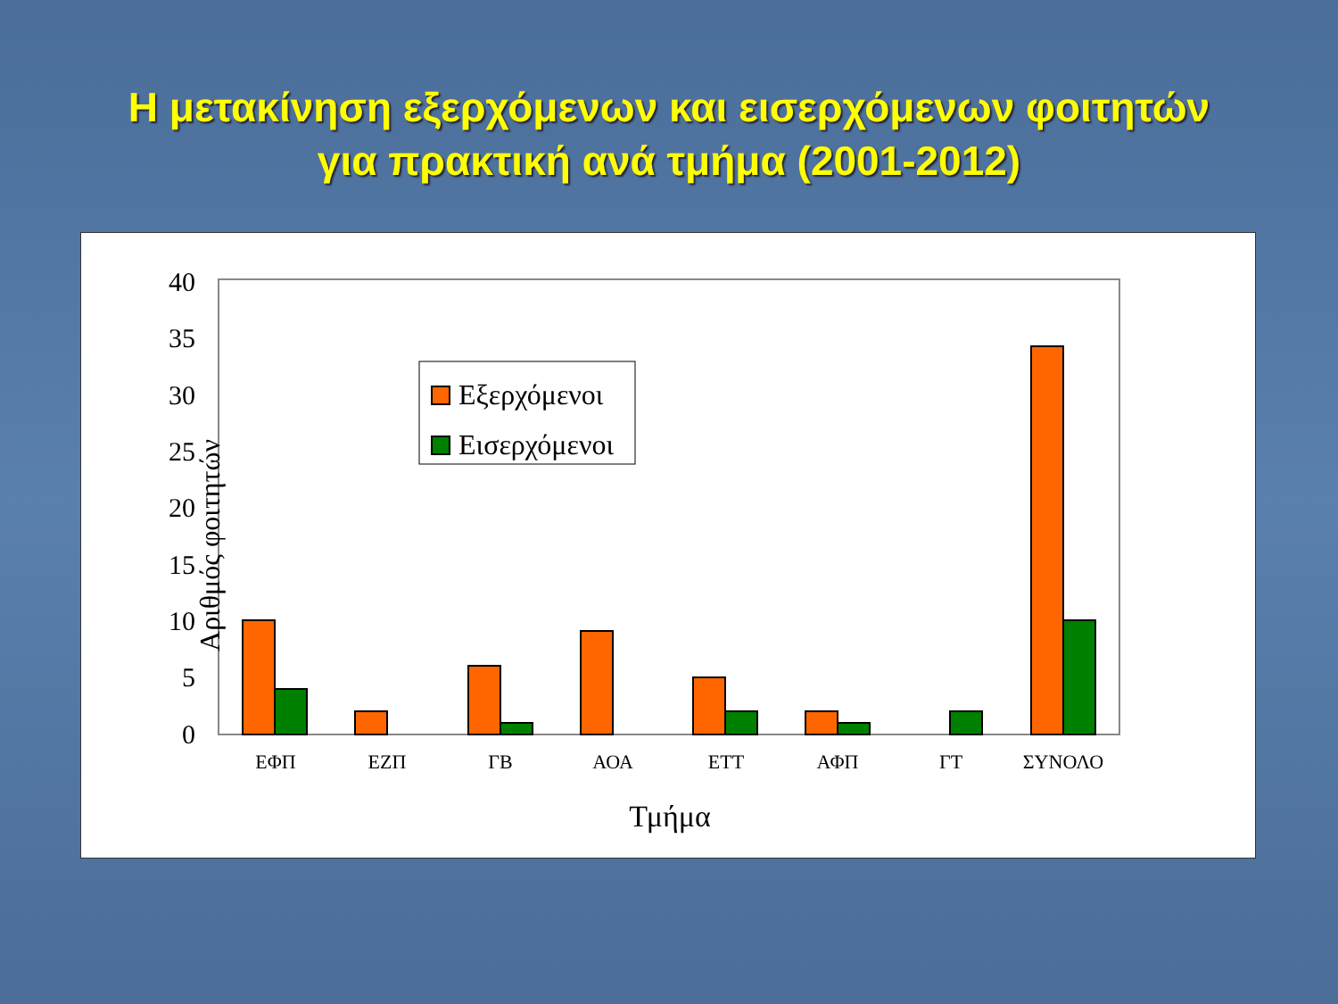Η μετακίνηση εξερχόμενων και εισερχόμενων φοιτητών
για πρακτική ανά τμήμα (2001-2012)
0
5
10
15
20
25
30
35
40
Αριθμός φοιτητών
ΕΦΠ
ΕΖΠ
ΓΒ
ΑΟΑ
ΕΤΤ
ΑΦΠ
ΓΤ
ΣΥΝΟΛΟ
Τμήμα
Εξερχόμενοι
Εισερχόμενοι